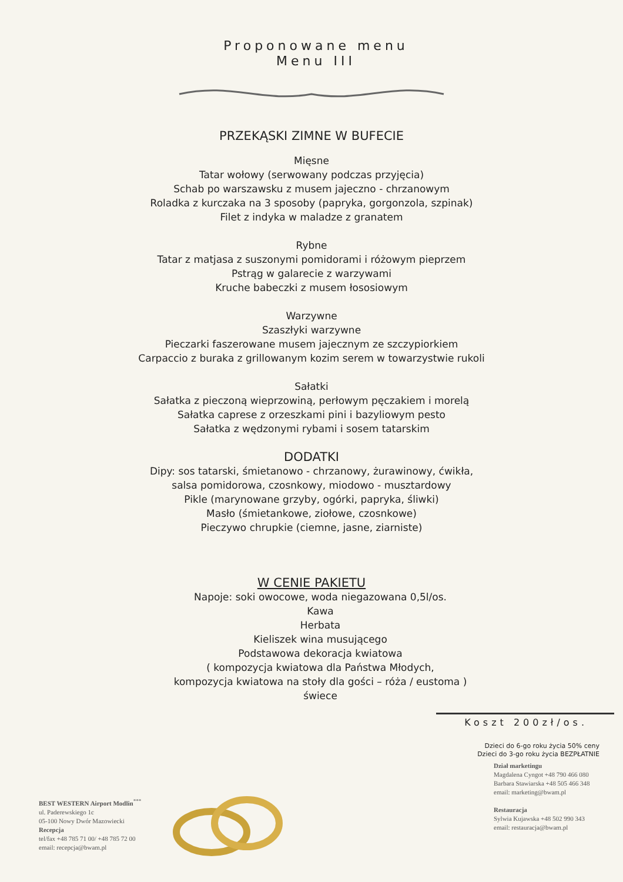Proponowane menu
Menu III
PRZEKĄSKI ZIMNE W BUFECIE
Mięsne
Tatar wołowy (serwowany podczas przyjęcia)
Schab po warszawsku z musem jajeczno - chrzanowym
Roladka z kurczaka na 3 sposoby (papryka, gorgonzola, szpinak)
Filet z indyka w maladze z granatem
Rybne
Tatar z matjasa z suszonymi pomidorami i różowym pieprzem
Pstrąg w galarecie z warzywami
Kruche babeczki z musem łososiowym
Warzywne
Szaszłyki warzywne
Pieczarki faszerowane musem jajecznym ze szczypiorkiem
Carpaccio z buraka z grillowanym kozim serem w towarzystwie rukoli
Sałatki
Sałatka z pieczoną wieprzowiną, perłowym pęczakiem i morelą
Sałatka caprese z orzeszkami pini i bazyliowym pesto
Sałatka z wędzonymi rybami i sosem tatarskim
DODATKI
Dipy: sos tatarski, śmietanowo - chrzanowy, żurawinowy, ćwikła,
salsa pomidorowa, czosnkowy, miodowo - musztardowy
Pikle (marynowane grzyby, ogórki, papryka, śliwki)
Masło (śmietankowe, ziołowe, czosnkowe)
Pieczywo chrupkie (ciemne, jasne, ziarniste)
W CENIE PAKIETU
Napoje: soki owocowe, woda niegazowana 0,5l/os.
Kawa
Herbata
Kieliszek wina musującego
Podstawowa dekoracja kwiatowa
( kompozycja kwiatowa dla Państwa Młodych,
kompozycja kwiatowa na stoły dla gości – róża / eustoma )
świece
Koszt 200zł/os.
Dzieci do 6-go roku życia 50% ceny
Dzieci do 3-go roku życia BEZPŁATNIE
BEST WESTERN Airport Modlin<sup>***</sup>
ul. Paderewskiego 1c
05-100 Nowy Dwór Mazowiecki
Recepcja
tel/fax +48 785 71 00/ +48 785 72 00
email: recepcja@bwam.pl
Dział marketingu
Magdalena Cyngot +48 790 466 080
Barbara Stawiarska +48 505 466 348
email: marketing@bwam.pl
Restauracja
Sylwia Kujawska +48 502 990 343
email: restauracja@bwam.pl